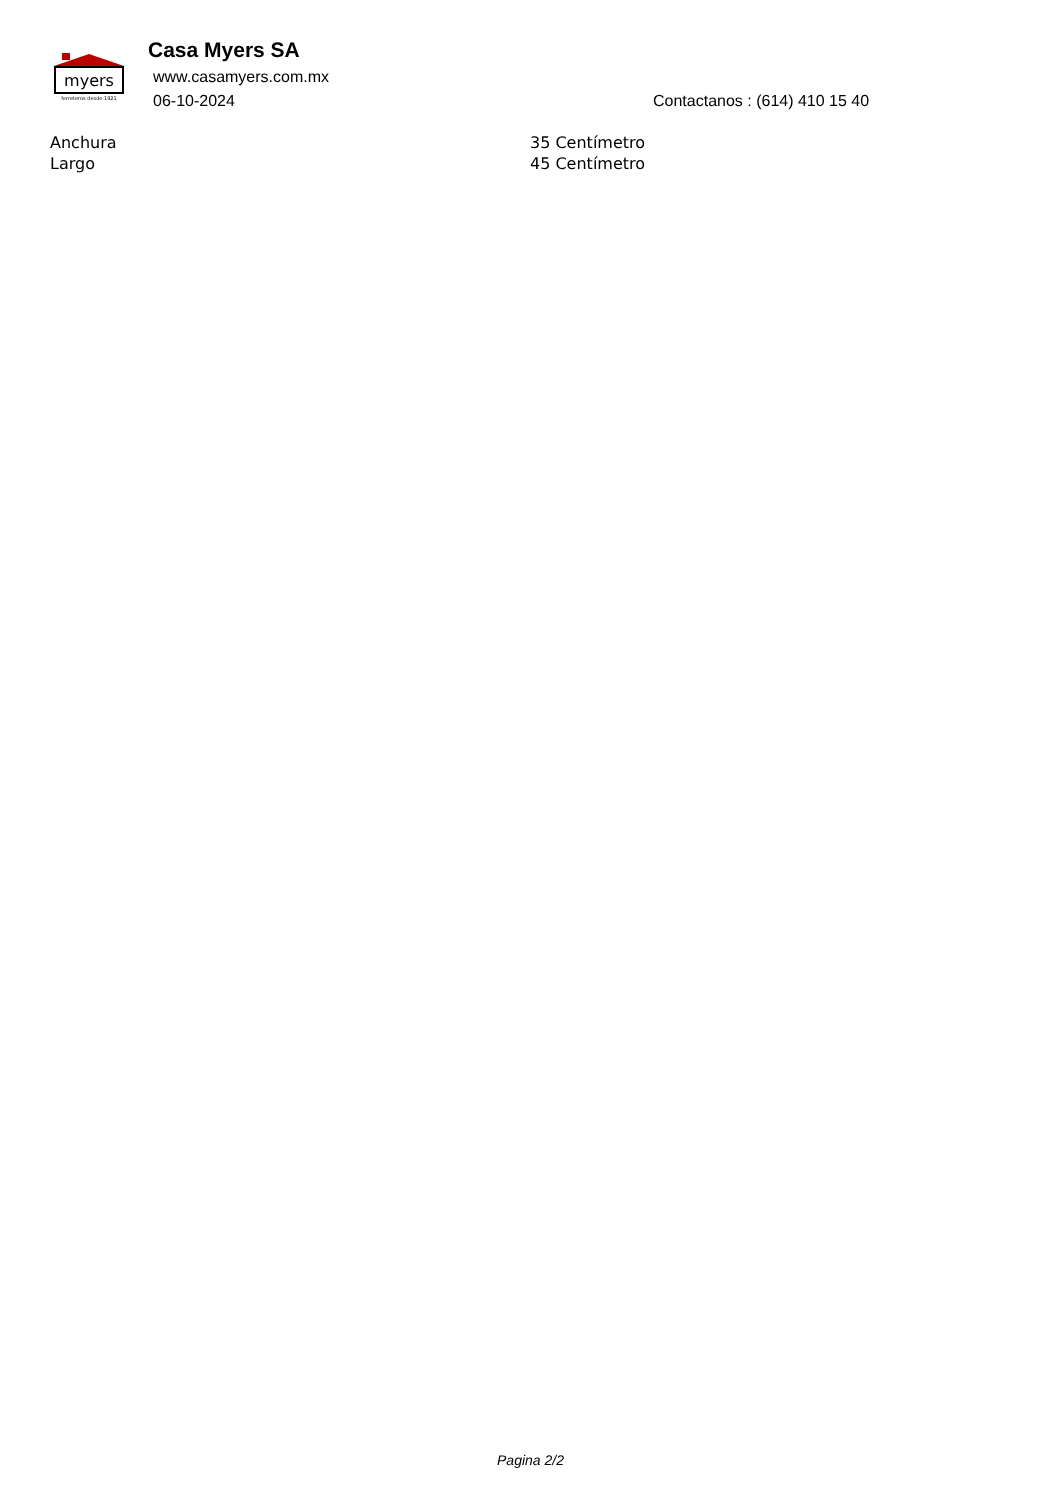myers
ferreteros desde 1921
Casa Myers SA
www.casamyers.com.mx
06-10-2024 Contactanos : (614) 410 15 40
| Anchura | 35 Centímetro |
| Largo | 45 Centímetro |
Pagina 2/2